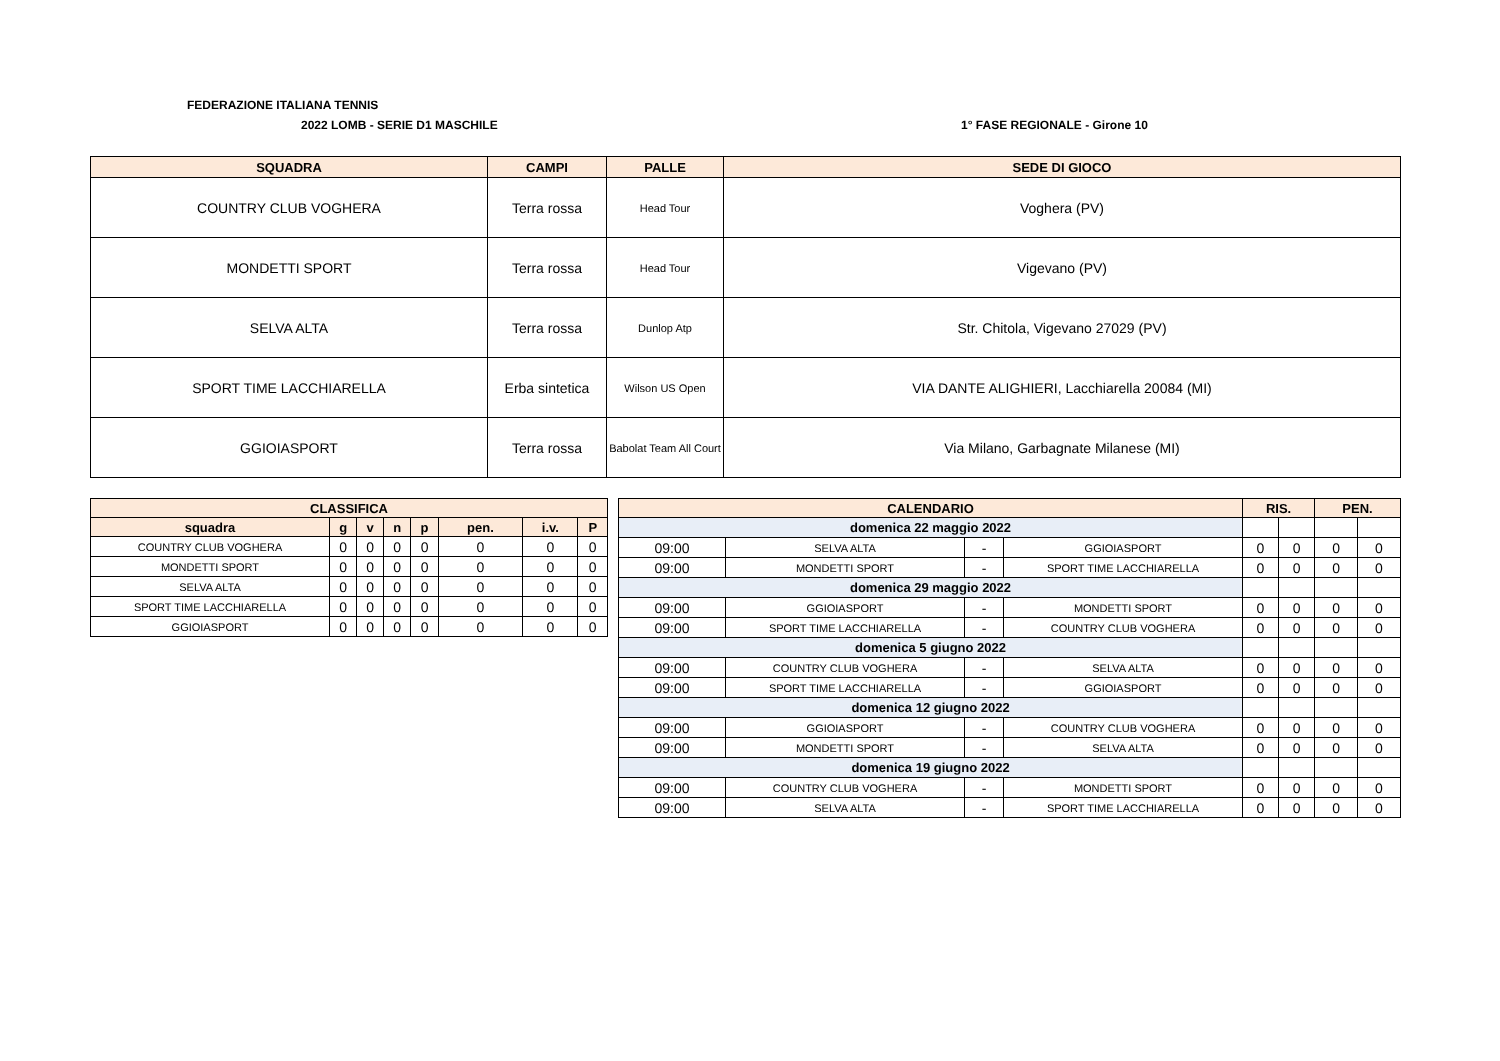FEDERAZIONE ITALIANA TENNIS
2022 LOMB - SERIE D1 MASCHILE 1° FASE REGIONALE - Girone 10
| SQUADRA | CAMPI | PALLE | SEDE DI GIOCO |
| --- | --- | --- | --- |
| COUNTRY CLUB VOGHERA | Terra rossa | Head Tour | Voghera (PV) |
| MONDETTI SPORT | Terra rossa | Head Tour | Vigevano (PV) |
| SELVA ALTA | Terra rossa | Dunlop Atp | Str. Chitola, Vigevano 27029 (PV) |
| SPORT TIME LACCHIARELLA | Erba sintetica | Wilson US Open | VIA DANTE ALIGHIERI, Lacchiarella 20084 (MI) |
| GGIOIASPORT | Terra rossa | Babolat Team All Court | Via Milano, Garbagnate Milanese (MI) |
| CLASSIFICA | | | | | | | |
| --- | --- | --- | --- | --- | --- | --- | --- |
| squadra | g | v | n | p | pen. | i.v. | P |
| COUNTRY CLUB VOGHERA | 0 | 0 | 0 | 0 | 0 | 0 | 0 |
| MONDETTI SPORT | 0 | 0 | 0 | 0 | 0 | 0 | 0 |
| SELVA ALTA | 0 | 0 | 0 | 0 | 0 | 0 | 0 |
| SPORT TIME LACCHIARELLA | 0 | 0 | 0 | 0 | 0 | 0 | 0 |
| GGIOIASPORT | 0 | 0 | 0 | 0 | 0 | 0 | 0 |
| CALENDARIO | | | | RIS. | | PEN. | |
| --- | --- | --- | --- | --- | --- | --- | --- |
| domenica 22 maggio 2022 | | | | | | | |
| 09:00 | SELVA ALTA | - | GGIOIASPORT | 0 | 0 | 0 | 0 |
| 09:00 | MONDETTI SPORT | - | SPORT TIME LACCHIARELLA | 0 | 0 | 0 | 0 |
| domenica 29 maggio 2022 | | | | | | | |
| 09:00 | GGIOIASPORT | - | MONDETTI SPORT | 0 | 0 | 0 | 0 |
| 09:00 | SPORT TIME LACCHIARELLA | - | COUNTRY CLUB VOGHERA | 0 | 0 | 0 | 0 |
| domenica 5 giugno 2022 | | | | | | | |
| 09:00 | COUNTRY CLUB VOGHERA | - | SELVA ALTA | 0 | 0 | 0 | 0 |
| 09:00 | SPORT TIME LACCHIARELLA | - | GGIOIASPORT | 0 | 0 | 0 | 0 |
| domenica 12 giugno 2022 | | | | | | | |
| 09:00 | GGIOIASPORT | - | COUNTRY CLUB VOGHERA | 0 | 0 | 0 | 0 |
| 09:00 | MONDETTI SPORT | - | SELVA ALTA | 0 | 0 | 0 | 0 |
| domenica 19 giugno 2022 | | | | | | | |
| 09:00 | COUNTRY CLUB VOGHERA | - | MONDETTI SPORT | 0 | 0 | 0 | 0 |
| 09:00 | SELVA ALTA | - | SPORT TIME LACCHIARELLA | 0 | 0 | 0 | 0 |